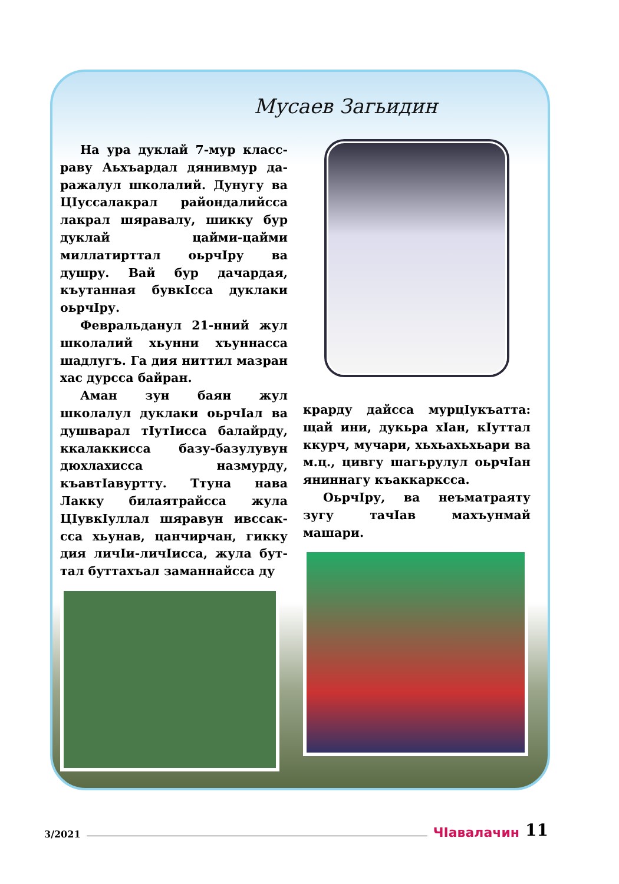Мусаев Загьидин
На ура дуклай 7-мур класс­раву Аьхъардал дянивмур да­ражалул школалий. Дунугу ва ЦӀуссалакрал райондалийсса лакрал шяравалу, шикку бур ду­клай цайми-цайми миллатирт­тал оьрчӀру ва душру. Вай бур дачардая, къутанная бувкӀсса дуклаки оьрчӀру.
Февральданул 21-нний жул школалий хьунни хъуннасса шадлугъ. Га дия ниттил мазран хас дурсса байран.
Аман зун баян жул школалул дуклаки оьрчӀал ва душварал тӀутӀисса балайрду, ккалакки­сса базу-базулувун дюхлахисса назмурду, къавтӀавуртту. Ттуна нава Лакку билаятрайсса жула ЦӀувкӀуллал шяравун ивссак­сса хьунав, цанчирчан, гикку дия личӀи-личӀисса, жула бут­тал буттахъал заманнайсса ду­
крарду дайсса мурцӀукъатта: щай ини, дукьра хӀан, кӀуттал ккурч, мучари, хьхьахьхьари ва м.ц., цивгу шагьрулул оьрчӀан янинна­гу къаккарксса.
ОьрчӀру, ва неъматраяту зугу тачӀав махъунмай машари.
3/2021 ЧӀавалачин 11